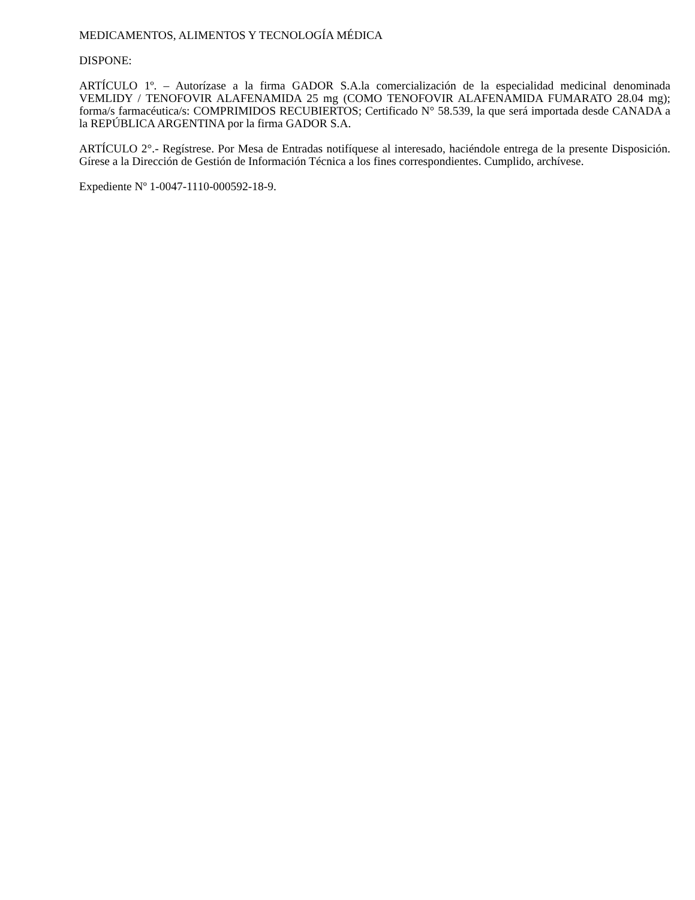MEDICAMENTOS, ALIMENTOS Y TECNOLOGÍA MÉDICA
DISPONE:
ARTÍCULO 1º. – Autorízase a la firma GADOR S.A.la comercialización de la especialidad medicinal denominada VEMLIDY / TENOFOVIR ALAFENAMIDA 25 mg (COMO TENOFOVIR ALAFENAMIDA FUMARATO 28.04 mg); forma/s farmacéutica/s: COMPRIMIDOS RECUBIERTOS; Certificado N° 58.539, la que será importada desde CANADA a la REPÚBLICA ARGENTINA por la firma GADOR S.A.
ARTÍCULO 2°.- Regístrese. Por Mesa de Entradas notifíquese al interesado, haciéndole entrega de la presente Disposición. Gírese a la Dirección de Gestión de Información Técnica a los fines correspondientes. Cumplido, archívese.
Expediente Nº 1-0047-1110-000592-18-9.